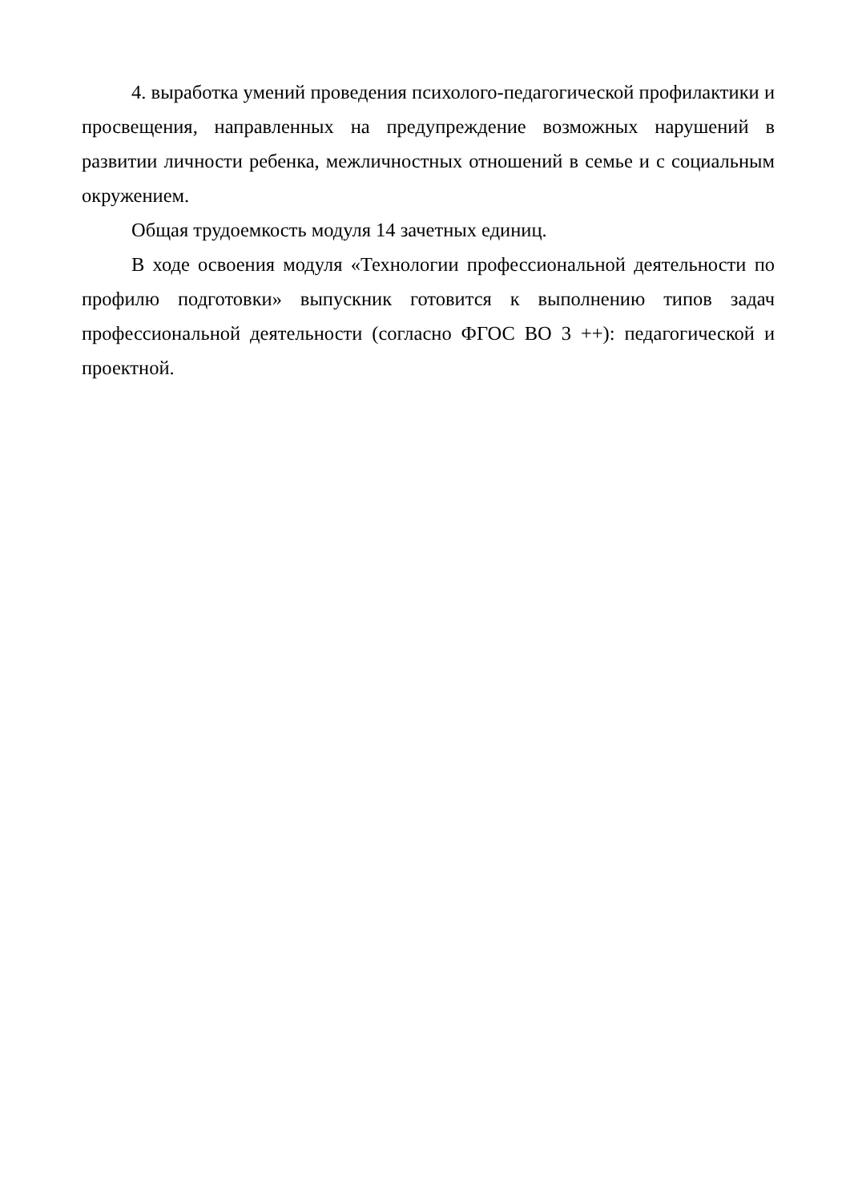4. выработка умений проведения психолого-педагогической профилактики и просвещения, направленных на предупреждение возможных нарушений в развитии личности ребенка, межличностных отношений в семье и с социальным окружением.
Общая трудоемкость модуля 14 зачетных единиц.
В ходе освоения модуля «Технологии профессиональной деятельности по профилю подготовки» выпускник готовится к выполнению типов задач профессиональной деятельности (согласно ФГОС ВО 3 ++): педагогической и проектной.